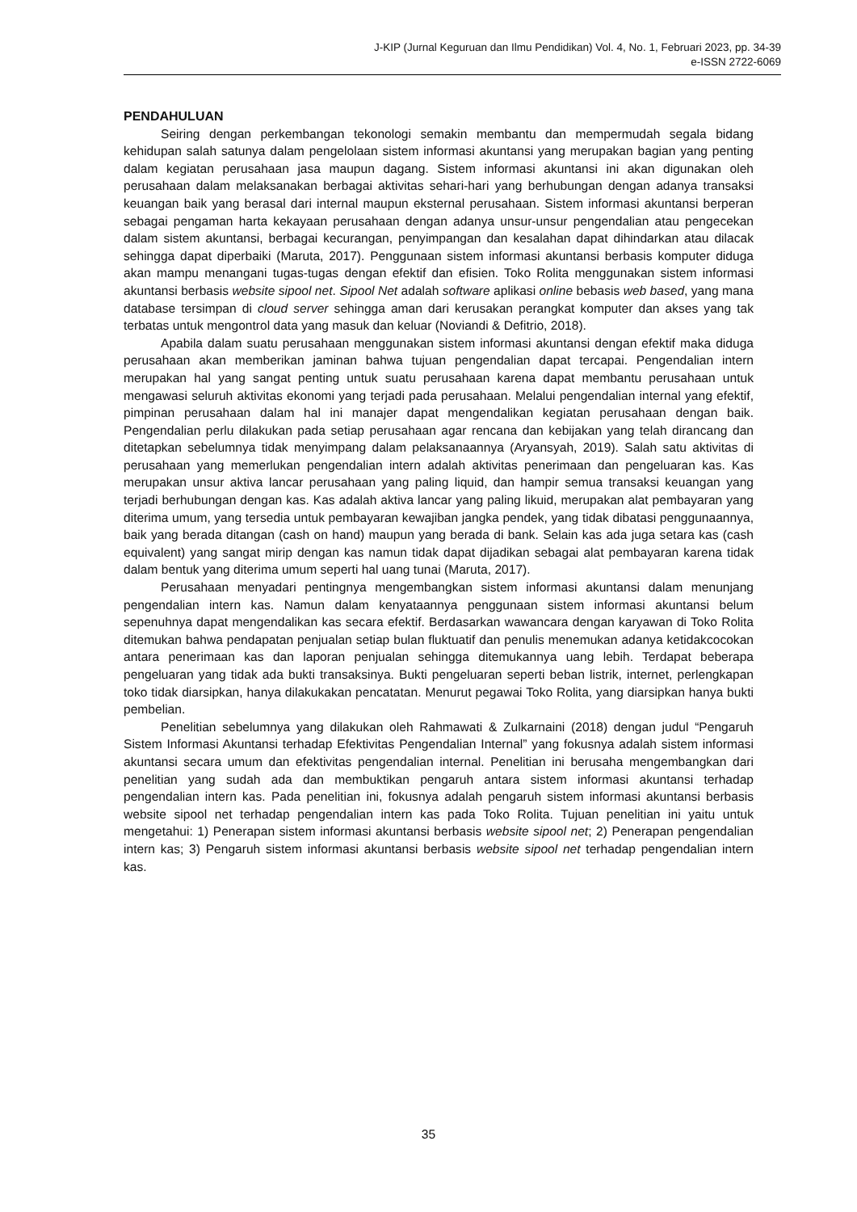J-KIP (Jurnal Keguruan dan Ilmu Pendidikan) Vol. 4, No. 1, Februari 2023, pp. 34-39
e-ISSN 2722-6069
PENDAHULUAN
Seiring dengan perkembangan tekonologi semakin membantu dan mempermudah segala bidang kehidupan salah satunya dalam pengelolaan sistem informasi akuntansi yang merupakan bagian yang penting dalam kegiatan perusahaan jasa maupun dagang. Sistem informasi akuntansi ini akan digunakan oleh perusahaan dalam melaksanakan berbagai aktivitas sehari-hari yang berhubungan dengan adanya transaksi keuangan baik yang berasal dari internal maupun eksternal perusahaan. Sistem informasi akuntansi berperan sebagai pengaman harta kekayaan perusahaan dengan adanya unsur-unsur pengendalian atau pengecekan dalam sistem akuntansi, berbagai kecurangan, penyimpangan dan kesalahan dapat dihindarkan atau dilacak sehingga dapat diperbaiki (Maruta, 2017). Penggunaan sistem informasi akuntansi berbasis komputer diduga akan mampu menangani tugas-tugas dengan efektif dan efisien. Toko Rolita menggunakan sistem informasi akuntansi berbasis website sipool net. Sipool Net adalah software aplikasi online bebasis web based, yang mana database tersimpan di cloud server sehingga aman dari kerusakan perangkat komputer dan akses yang tak terbatas untuk mengontrol data yang masuk dan keluar (Noviandi & Defitrio, 2018).
Apabila dalam suatu perusahaan menggunakan sistem informasi akuntansi dengan efektif maka diduga perusahaan akan memberikan jaminan bahwa tujuan pengendalian dapat tercapai. Pengendalian intern merupakan hal yang sangat penting untuk suatu perusahaan karena dapat membantu perusahaan untuk mengawasi seluruh aktivitas ekonomi yang terjadi pada perusahaan. Melalui pengendalian internal yang efektif, pimpinan perusahaan dalam hal ini manajer dapat mengendalikan kegiatan perusahaan dengan baik. Pengendalian perlu dilakukan pada setiap perusahaan agar rencana dan kebijakan yang telah dirancang dan ditetapkan sebelumnya tidak menyimpang dalam pelaksanaannya (Aryansyah, 2019). Salah satu aktivitas di perusahaan yang memerlukan pengendalian intern adalah aktivitas penerimaan dan pengeluaran kas. Kas merupakan unsur aktiva lancar perusahaan yang paling liquid, dan hampir semua transaksi keuangan yang terjadi berhubungan dengan kas. Kas adalah aktiva lancar yang paling likuid, merupakan alat pembayaran yang diterima umum, yang tersedia untuk pembayaran kewajiban jangka pendek, yang tidak dibatasi penggunaannya, baik yang berada ditangan (cash on hand) maupun yang berada di bank. Selain kas ada juga setara kas (cash equivalent) yang sangat mirip dengan kas namun tidak dapat dijadikan sebagai alat pembayaran karena tidak dalam bentuk yang diterima umum seperti hal uang tunai (Maruta, 2017).
Perusahaan menyadari pentingnya mengembangkan sistem informasi akuntansi dalam menunjang pengendalian intern kas. Namun dalam kenyataannya penggunaan sistem informasi akuntansi belum sepenuhnya dapat mengendalikan kas secara efektif. Berdasarkan wawancara dengan karyawan di Toko Rolita ditemukan bahwa pendapatan penjualan setiap bulan fluktuatif dan penulis menemukan adanya ketidakcocokan antara penerimaan kas dan laporan penjualan sehingga ditemukannya uang lebih. Terdapat beberapa pengeluaran yang tidak ada bukti transaksinya. Bukti pengeluaran seperti beban listrik, internet, perlengkapan toko tidak diarsipkan, hanya dilakukakan pencatatan. Menurut pegawai Toko Rolita, yang diarsipkan hanya bukti pembelian.
Penelitian sebelumnya yang dilakukan oleh Rahmawati & Zulkarnaini (2018) dengan judul “Pengaruh Sistem Informasi Akuntansi terhadap Efektivitas Pengendalian Internal” yang fokusnya adalah sistem informasi akuntansi secara umum dan efektivitas pengendalian internal. Penelitian ini berusaha mengembangkan dari penelitian yang sudah ada dan membuktikan pengaruh antara sistem informasi akuntansi terhadap pengendalian intern kas. Pada penelitian ini, fokusnya adalah pengaruh sistem informasi akuntansi berbasis website sipool net terhadap pengendalian intern kas pada Toko Rolita. Tujuan penelitian ini yaitu untuk mengetahui: 1) Penerapan sistem informasi akuntansi berbasis website sipool net; 2) Penerapan pengendalian intern kas; 3) Pengaruh sistem informasi akuntansi berbasis website sipool net terhadap pengendalian intern kas.
35